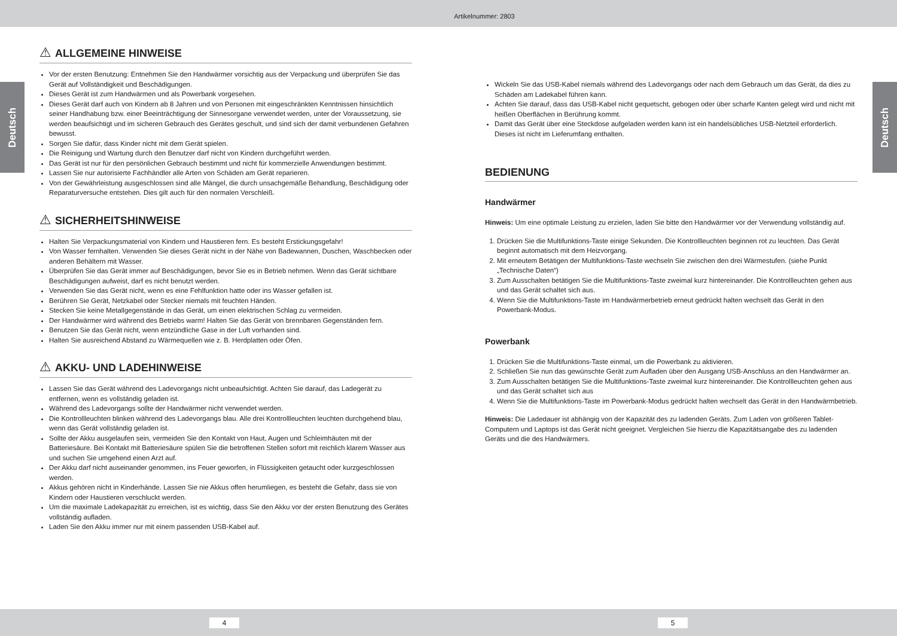Artikelnummer: 2803
Deutsch
Deutsch
⚠ ALLGEMEINE HINWEISE
Vor der ersten Benutzung: Entnehmen Sie den Handwärmer vorsichtig aus der Verpackung und überprüfen Sie das Gerät auf Vollständigkeit und Beschädigungen.
Dieses Gerät ist zum Handwärmen und als Powerbank vorgesehen.
Dieses Gerät darf auch von Kindern ab 8 Jahren und von Personen mit eingeschränkten Kenntnissen hinsichtlich seiner Handhabung bzw. einer Beeinträchtigung der Sinnesorgane verwendet werden, unter der Voraussetzung, sie werden beaufsichtigt und im sicheren Gebrauch des Gerätes geschult, und sind sich der damit verbundenen Gefahren bewusst.
Sorgen Sie dafür, dass Kinder nicht mit dem Gerät spielen.
Die Reinigung und Wartung durch den Benutzer darf nicht von Kindern durchgeführt werden.
Das Gerät ist nur für den persönlichen Gebrauch bestimmt und nicht für kommerzielle Anwendungen bestimmt.
Lassen Sie nur autorisierte Fachhändler alle Arten von Schäden am Gerät reparieren.
Von der Gewährleistung ausgeschlossen sind alle Mängel, die durch unsachgemäße Behandlung, Beschädigung oder Reparaturversuche entstehen. Dies gilt auch für den normalen Verschleiß.
⚠ SICHERHEITSHINWEISE
Halten Sie Verpackungsmaterial von Kindern und Haustieren fern. Es besteht Erstickungsgefahr!
Von Wasser fernhalten. Verwenden Sie dieses Gerät nicht in der Nähe von Badewannen, Duschen, Waschbecken oder anderen Behältern mit Wasser.
Überprüfen Sie das Gerät immer auf Beschädigungen, bevor Sie es in Betrieb nehmen. Wenn das Gerät sichtbare Beschädigungen aufweist, darf es nicht benutzt werden.
Verwenden Sie das Gerät nicht, wenn es eine Fehlfunktion hatte oder ins Wasser gefallen ist.
Berühren Sie Gerät, Netzkabel oder Stecker niemals mit feuchten Händen.
Stecken Sie keine Metallgegenstände in das Gerät, um einen elektrischen Schlag zu vermeiden.
Der Handwärmer wird während des Betriebs warm! Halten Sie das Gerät von brennbaren Gegenständen fern.
Benutzen Sie das Gerät nicht, wenn entzündliche Gase in der Luft vorhanden sind.
Halten Sie ausreichend Abstand zu Wärmequellen wie z. B. Herdplatten oder Öfen.
⚠ AKKU- UND LADEHINWEISE
Lassen Sie das Gerät während des Ladevorgangs nicht unbeaufsichtigt. Achten Sie darauf, das Ladegerät zu entfernen, wenn es vollständig geladen ist.
Während des Ladevorgangs sollte der Handwärmer nicht verwendet werden.
Die Kontrollleuchten blinken während des Ladevorgangs blau. Alle drei Kontrollleuchten leuchten durchgehend blau, wenn das Gerät vollständig geladen ist.
Sollte der Akku ausgelaufen sein, vermeiden Sie den Kontakt von Haut, Augen und Schleimhäuten mit der Batteriesäure. Bei Kontakt mit Batteriesäure spülen Sie die betroffenen Stellen sofort mit reichlich klarem Wasser aus und suchen Sie umgehend einen Arzt auf.
Der Akku darf nicht auseinander genommen, ins Feuer geworfen, in Flüssigkeiten getaucht oder kurzgeschlossen werden.
Akkus gehören nicht in Kinderhände. Lassen Sie nie Akkus offen herumliegen, es besteht die Gefahr, dass sie von Kindern oder Haustieren verschluckt werden.
Um die maximale Ladekapazität zu erreichen, ist es wichtig, dass Sie den Akku vor der ersten Benutzung des Gerätes vollständig aufladen.
Laden Sie den Akku immer nur mit einem passenden USB-Kabel auf.
Wickeln Sie das USB-Kabel niemals während des Ladevorgangs oder nach dem Gebrauch um das Gerät, da dies zu Schäden am Ladekabel führen kann.
Achten Sie darauf, dass das USB-Kabel nicht gequetscht, gebogen oder über scharfe Kanten gelegt wird und nicht mit heißen Oberflächen in Berührung kommt.
Damit das Gerät über eine Steckdose aufgeladen werden kann ist ein handelsübliches USB-Netzteil erforderlich. Dieses ist nicht im Lieferumfang enthalten.
BEDIENUNG
Handwärmer
Hinweis: Um eine optimale Leistung zu erzielen, laden Sie bitte den Handwärmer vor der Verwendung vollständig auf.
1. Drücken Sie die Multifunktions-Taste einige Sekunden. Die Kontrollleuchten beginnen rot zu leuchten. Das Gerät beginnt automatisch mit dem Heizvorgang.
2. Mit erneutem Betätigen der Multifunktions-Taste wechseln Sie zwischen den drei Wärmestufen. (siehe Punkt „Technische Daten“)
3. Zum Ausschalten betätigen Sie die Multifunktions-Taste zweimal kurz hintereinander. Die Kontrollleuchten gehen aus und das Gerät schaltet sich aus.
4. Wenn Sie die Multifunktions-Taste im Handwärmerbetrieb erneut gedrückt halten wechselt das Gerät in den Powerbank-Modus.
Powerbank
1. Drücken Sie die Multifunktions-Taste einmal, um die Powerbank zu aktivieren.
2. Schließen Sie nun das gewünschte Gerät zum Aufladen über den Ausgang USB-Anschluss an den Handwärmer an.
3. Zum Ausschalten betätigen Sie die Multifunktions-Taste zweimal kurz hintereinander. Die Kontrollleuchten gehen aus und das Gerät schaltet sich aus
4. Wenn Sie die Multifunktions-Taste im Powerbank-Modus gedrückt halten wechselt das Gerät in den Handwärmbetrieb.
Hinweis: Die Ladedauer ist abhängig von der Kapazität des zu ladenden Geräts. Zum Laden von größeren Tablet-Computern und Laptops ist das Gerät nicht geeignet. Vergleichen Sie hierzu die Kapazitätsangabe des zu ladenden Geräts und die des Handwärmers.
4 5